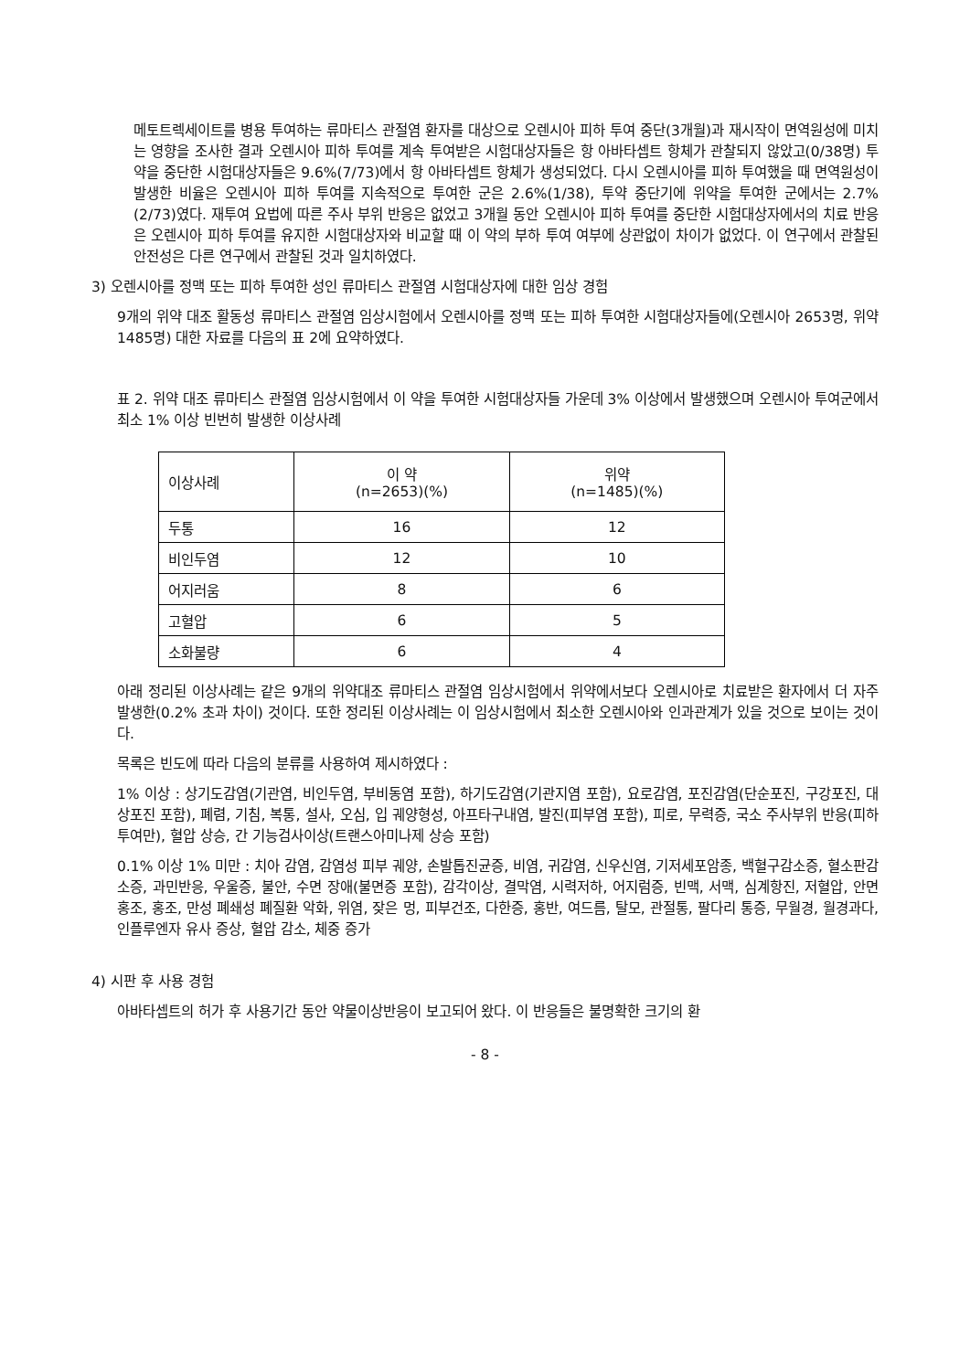메토트렉세이트를 병용 투여하는 류마티스 관절염 환자를 대상으로 오렌시아 피하 투여 중단(3개월)과 재시작이 면역원성에 미치는 영향을 조사한 결과 오렌시아 피하 투여를 계속 투여받은 시험대상자들은 항 아바타셉트 항체가 관찰되지 않았고(0/38명) 투약을 중단한 시험대상자들은 9.6%(7/73)에서 항 아바타셉트 항체가 생성되었다. 다시 오렌시아를 피하 투여했을 때 면역원성이 발생한 비율은 오렌시아 피하 투여를 지속적으로 투여한 군은 2.6%(1/38), 투약 중단기에 위약을 투여한 군에서는 2.7%(2/73)였다. 재투여 요법에 따른 주사 부위 반응은 없었고 3개월 동안 오렌시아 피하 투여를 중단한 시험대상자에서의 치료 반응은 오렌시아 피하 투여를 유지한 시험대상자와 비교할 때 이 약의 부하 투여 여부에 상관없이 차이가 없었다. 이 연구에서 관찰된 안전성은 다른 연구에서 관찰된 것과 일치하였다.
3) 오렌시아를 정맥 또는 피하 투여한 성인 류마티스 관절염 시험대상자에 대한 임상 경험
9개의 위약 대조 활동성 류마티스 관절염 임상시험에서 오렌시아를 정맥 또는 피하 투여한 시험대상자들에(오렌시아 2653명, 위약 1485명) 대한 자료를 다음의 표 2에 요약하였다.
표 2. 위약 대조 류마티스 관절염 임상시험에서 이 약을 투여한 시험대상자들 가운데 3% 이상에서 발생했으며 오렌시아 투여군에서 최소 1% 이상 빈번히 발생한 이상사례
| 이상사례 | 이 약 (n=2653)(%) | 위약 (n=1485)(%) |
| --- | --- | --- |
| 두통 | 16 | 12 |
| 비인두염 | 12 | 10 |
| 어지러움 | 8 | 6 |
| 고혈압 | 6 | 5 |
| 소화불량 | 6 | 4 |
아래 정리된 이상사례는 같은 9개의 위약대조 류마티스 관절염 임상시험에서 위약에서보다 오렌시아로 치료받은 환자에서 더 자주 발생한(0.2% 초과 차이) 것이다. 또한 정리된 이상사례는 이 임상시험에서 최소한 오렌시아와 인과관계가 있을 것으로 보이는 것이다.
목록은 빈도에 따라 다음의 분류를 사용하여 제시하였다 :
1% 이상 : 상기도감염(기관염, 비인두염, 부비동염 포함), 하기도감염(기관지염 포함), 요로감염, 포진감염(단순포진, 구강포진, 대상포진 포함), 폐렴, 기침, 복통, 설사, 오심, 입 궤양형성, 아프타구내염, 발진(피부염 포함), 피로, 무력증, 국소 주사부위 반응(피하 투여만), 혈압 상승, 간 기능검사이상(트랜스아미나제 상승 포함)
0.1% 이상 1% 미만 : 치아 감염, 감염성 피부 궤양, 손발톱진균증, 비염, 귀감염, 신우신염, 기저세포암종, 백혈구감소증, 혈소판감소증, 과민반응, 우울증, 불안, 수면 장애(불면증 포함), 감각이상, 결막염, 시력저하, 어지럼증, 빈맥, 서맥, 심계항진, 저혈압, 안면 홍조, 홍조, 만성 폐쇄성 폐질환 악화, 위염, 잦은 멍, 피부건조, 다한증, 홍반, 여드름, 탈모, 관절통, 팔다리 통증, 무월경, 월경과다, 인플루엔자 유사 증상, 혈압 감소, 체중 증가
4) 시판 후 사용 경험
아바타셉트의 허가 후 사용기간 동안 약물이상반응이 보고되어 왔다. 이 반응들은 불명확한 크기의 환
- 8 -